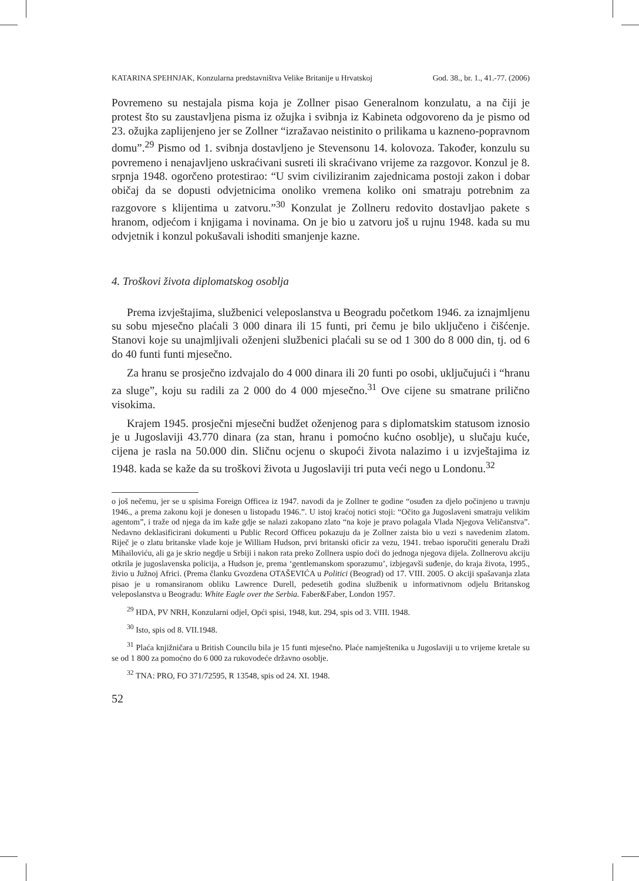KATARINA SPEHNJAK, Konzularna predstavništva Velike Britanije u Hrvatskoj God. 38., br. 1., 41.-77. (2006)
Povremeno su nestajala pisma koja je Zollner pisao Generalnom konzulatu, a na čiji je protest što su zaustavljena pisma iz ožujka i svibnja iz Kabineta odgovoreno da je pismo od 23. ožujka zaplijenjeno jer se Zollner “izražavao neistinito o prilikama u kazneno-popravnom domu”.<sup>29</sup> Pismo od 1. svibnja dostavljeno je Stevensonu 14. kolovoza. Također, konzulu su povremeno i nenajavljeno uskraćivani susreti ili skraćivano vrijeme za razgovor. Konzul je 8. srpnja 1948. ogorčeno protestirao: “U svim civiliziranim zajednicama postoji zakon i dobar običaj da se dopusti odvjetnicima onoliko vremena koliko oni smatraju potrebnim za razgovore s klijentima u zatvoru.”<sup>30</sup> Konzulat je Zollneru redovito dostavljao pakete s hranom, odjećom i knjigama i novinama. On je bio u zatvoru još u rujnu 1948. kada su mu odvjetnik i konzul pokušavali ishoditi smanjenje kazne.
4. Troškovi života diplomatskog osoblja
Prema izvještajima, službenici veleposlanstva u Beogradu početkom 1946. za iznajmljenu su sobu mjesečno plaćali 3 000 dinara ili 15 funti, pri čemu je bilo uključeno i čišćenje. Stanovi koje su unajmljivali oženjeni službenici plaćali su se od 1 300 do 8 000 din, tj. od 6 do 40 funti funti mjesečno.
Za hranu se prosječno izdvajalo do 4 000 dinara ili 20 funti po osobi, uključujući i “hranu za sluge”, koju su radili za 2 000 do 4 000 mjesečno.<sup>31</sup> Ove cijene su smatrane prilično visokima.
Krajem 1945. prosječni mjesečni budžet oženjenog para s diplomatskim statusom iznosio je u Jugoslaviji 43.770 dinara (za stan, hranu i pomoćno kućno osoblje), u slučaju kuće, cijena je rasla na 50.000 din. Sličnu ocjenu o skupoći života nalazimo i u izvještajima iz 1948. kada se kaže da su troškovi života u Jugoslaviji tri puta veći nego u Londonu.<sup>32</sup>
o još nečemu, jer se u spisima Foreign Officea iz 1947. navodi da je Zollner te godine “osuđen za djelo počinjeno u travnju 1946., a prema zakonu koji je donesen u listopadu 1946.”. U istoj kraćoj notici stoji: “Očito ga Jugoslaveni smatraju velikim agentom”, i traže od njega da im kaže gdje se nalazi zakopano zlato “na koje je pravo polagala Vlada Njegova Veličanstva”. Nedavno deklasificirani dokumenti u Public Record Officeu pokazuju da je Zollner zaista bio u vezi s navedenim zlatom. Riječ je o zlatu britanske vlade koje je William Hudson, prvi britanski oficir za vezu, 1941. trebao isporučiti generalu Draži Mihailoviću, ali ga je skrio negdje u Srbiji i nakon rata preko Zollnera uspio doći do jednoga njegova dijela. Zollnerovu akciju otkrila je jugoslavenska policija, a Hudson je, prema ‘gentlemanskom sporazumu’, izbjegavši suđenje, do kraja života, 1995., živio u Južnoj Africi. (Prema članku Gvozdena OTAŠEVIĆA u Politici (Beograd) od 17. VIII. 2005. O akciji spašavanja zlata pisao je u romansiranom obliku Lawrence Durell, pedesetih godina službenik u informativnom odjelu Britanskog veleposlanstva u Beogradu: White Eagle over the Serbia. Faber&Faber, London 1957.
<sup>29</sup> HDA, PV NRH, Konzularni odjel, Opći spisi, 1948, kut. 294, spis od 3. VIII. 1948.
<sup>30</sup> Isto, spis od 8. VII.1948.
<sup>31</sup> Plaća knjižničara u British Councilu bila je 15 funti mjesečno. Plaće namještenika u Jugoslaviji u to vrijeme kretale su se od 1 800 za pomoćno do 6 000 za rukovodeće državno osoblje.
<sup>32</sup> TNA: PRO, FO 371/72595, R 13548, spis od 24. XI. 1948.
52